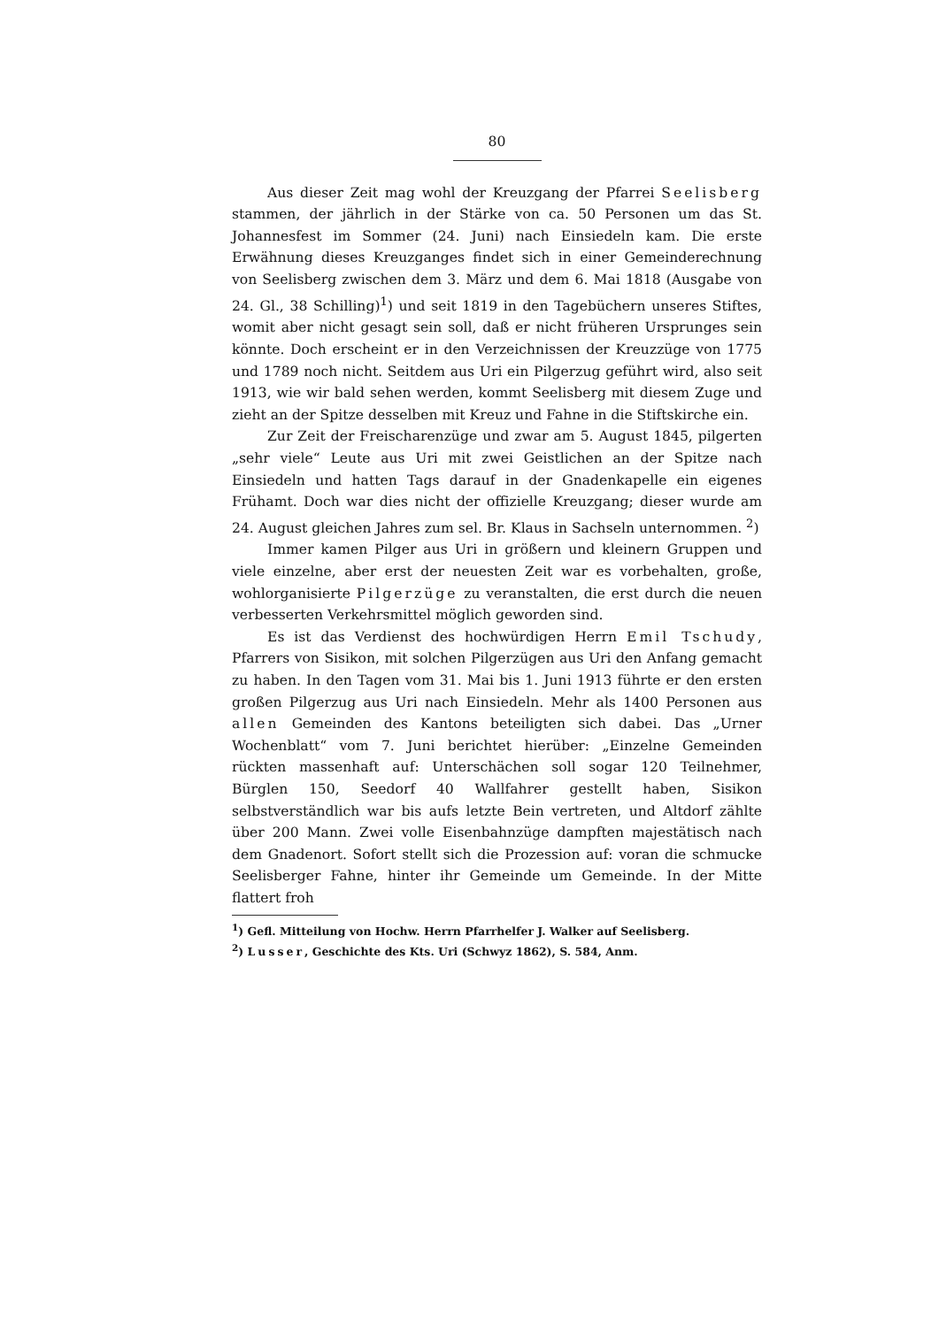80
Aus dieser Zeit mag wohl der Kreuzgang der Pfarrei Seelisberg stammen, der jährlich in der Stärke von ca. 50 Personen um das St. Johannesfest im Sommer (24. Juni) nach Einsiedeln kam. Die erste Erwähnung dieses Kreuzganges findet sich in einer Gemeinderechnung von Seelisberg zwischen dem 3. März und dem 6. Mai 1818 (Ausgabe von 24. Gl., 38 Schilling)<sup>1</sup>) und seit 1819 in den Tagebüchern unseres Stiftes, womit aber nicht gesagt sein soll, daß er nicht früheren Ursprunges sein könnte. Doch erscheint er in den Verzeichnissen der Kreuzzüge von 1775 und 1789 noch nicht. Seitdem aus Uri ein Pilgerzug geführt wird, also seit 1913, wie wir bald sehen werden, kommt Seelisberg mit diesem Zuge und zieht an der Spitze desselben mit Kreuz und Fahne in die Stiftskirche ein.
Zur Zeit der Freischarenzüge und zwar am 5. August 1845, pilgerten „sehr viele“ Leute aus Uri mit zwei Geistlichen an der Spitze nach Einsiedeln und hatten Tags darauf in der Gnadenkapelle ein eigenes Frühamt. Doch war dies nicht der offizielle Kreuzgang; dieser wurde am 24. August gleichen Jahres zum sel. Br. Klaus in Sachseln unternommen. <sup>2</sup>)
Immer kamen Pilger aus Uri in größern und kleinern Gruppen und viele einzelne, aber erst der neuesten Zeit war es vorbehalten, große, wohlorganisierte Pilgerzüge zu veranstalten, die erst durch die neuen verbesserten Verkehrsmittel möglich geworden sind.
Es ist das Verdienst des hochwürdigen Herrn Emil Tschudy, Pfarrers von Sisikon, mit solchen Pilgerzügen aus Uri den Anfang gemacht zu haben. In den Tagen vom 31. Mai bis 1. Juni 1913 führte er den ersten großen Pilgerzug aus Uri nach Einsiedeln. Mehr als 1400 Personen aus allen Gemeinden des Kantons beteiligten sich dabei. Das „Urner Wochenblatt“ vom 7. Juni berichtet hierüber: „Einzelne Gemeinden rückten massenhaft auf: Unterschächen soll sogar 120 Teilnehmer, Bürglen 150, Seedorf 40 Wallfahrer gestellt haben, Sisikon selbstverständlich war bis aufs letzte Bein vertreten, und Altdorf zählte über 200 Mann. Zwei volle Eisenbahnzüge dampften majestätisch nach dem Gnadenort. Sofort stellt sich die Prozession auf: voran die schmucke Seelisberger Fahne, hinter ihr Gemeinde um Gemeinde. In der Mitte flattert froh
<sup>1</sup>) Gefl. Mitteilung von Hochw. Herrn Pfarrhelfer J. Walker auf Seelisberg.
<sup>2</sup>) Lusser, Geschichte des Kts. Uri (Schwyz 1862), S. 584, Anm.